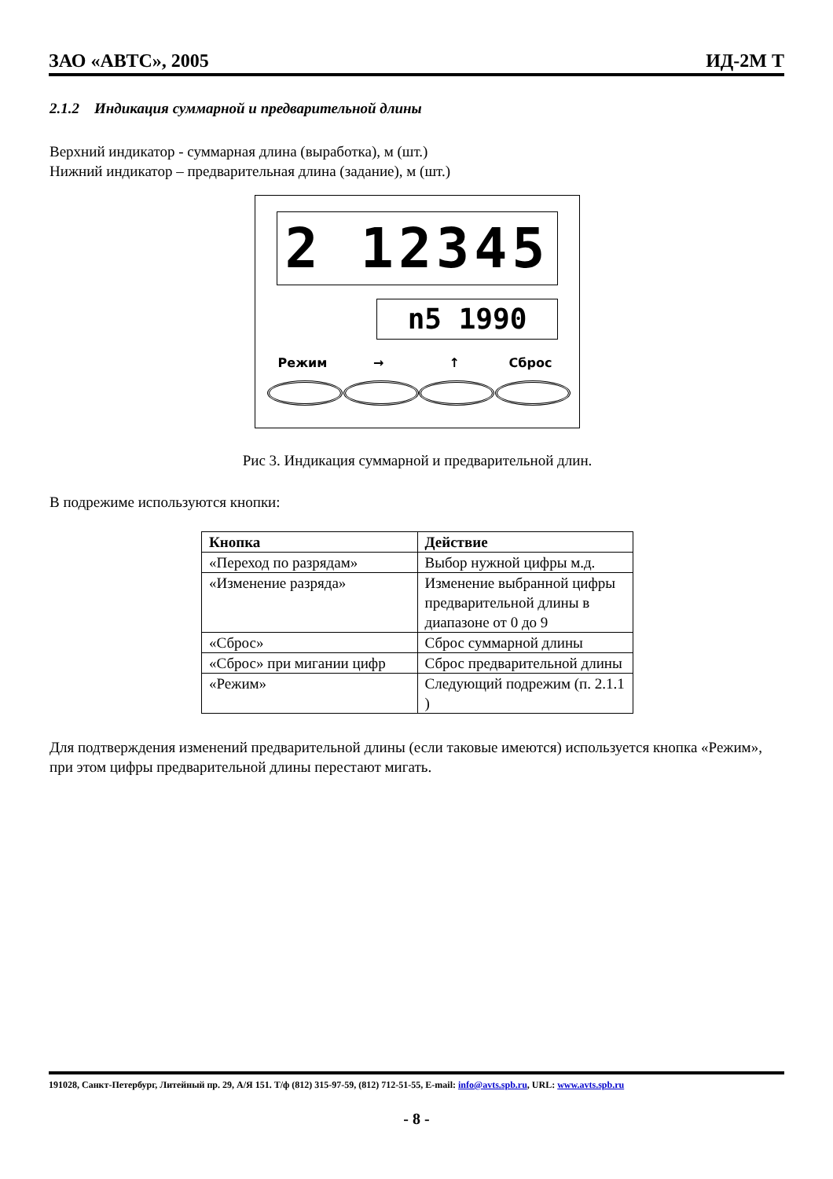ЗАО «АВТС», 2005 ИД-2М Т
2.1.2 Индикация суммарной и предварительной длины
Верхний индикатор - суммарная длина (выработка), м (шт.)
Нижний индикатор – предварительная длина (задание), м (шт.)
2 12345
n5 1990
Режим → ↑ Сброс
Рис 3. Индикация суммарной и предварительной длин.
В подрежиме используются кнопки:
| Кнопка | Действие |
| --- | --- |
| «Переход по разрядам» | Выбор нужной цифры м.д. |
| «Изменение разряда» | Изменение выбранной цифры предварительной длины в диапазоне от 0 до 9 |
| «Сброс» | Сброс суммарной длины |
| «Сброс» при мигании цифр | Сброс предварительной длины |
| «Режим» | Следующий подрежим (п. 2.1.1 ) |
Для подтверждения изменений предварительной длины (если таковые имеются) используется кнопка «Режим», при этом цифры предварительной длины перестают мигать.
191028, Санкт-Петербург, Литейный пр. 29, А/Я 151. Т/ф (812) 315-97-59, (812) 712-51-55, E-mail: info@avts.spb.ru, URL: www.avts.spb.ru
- 8 -